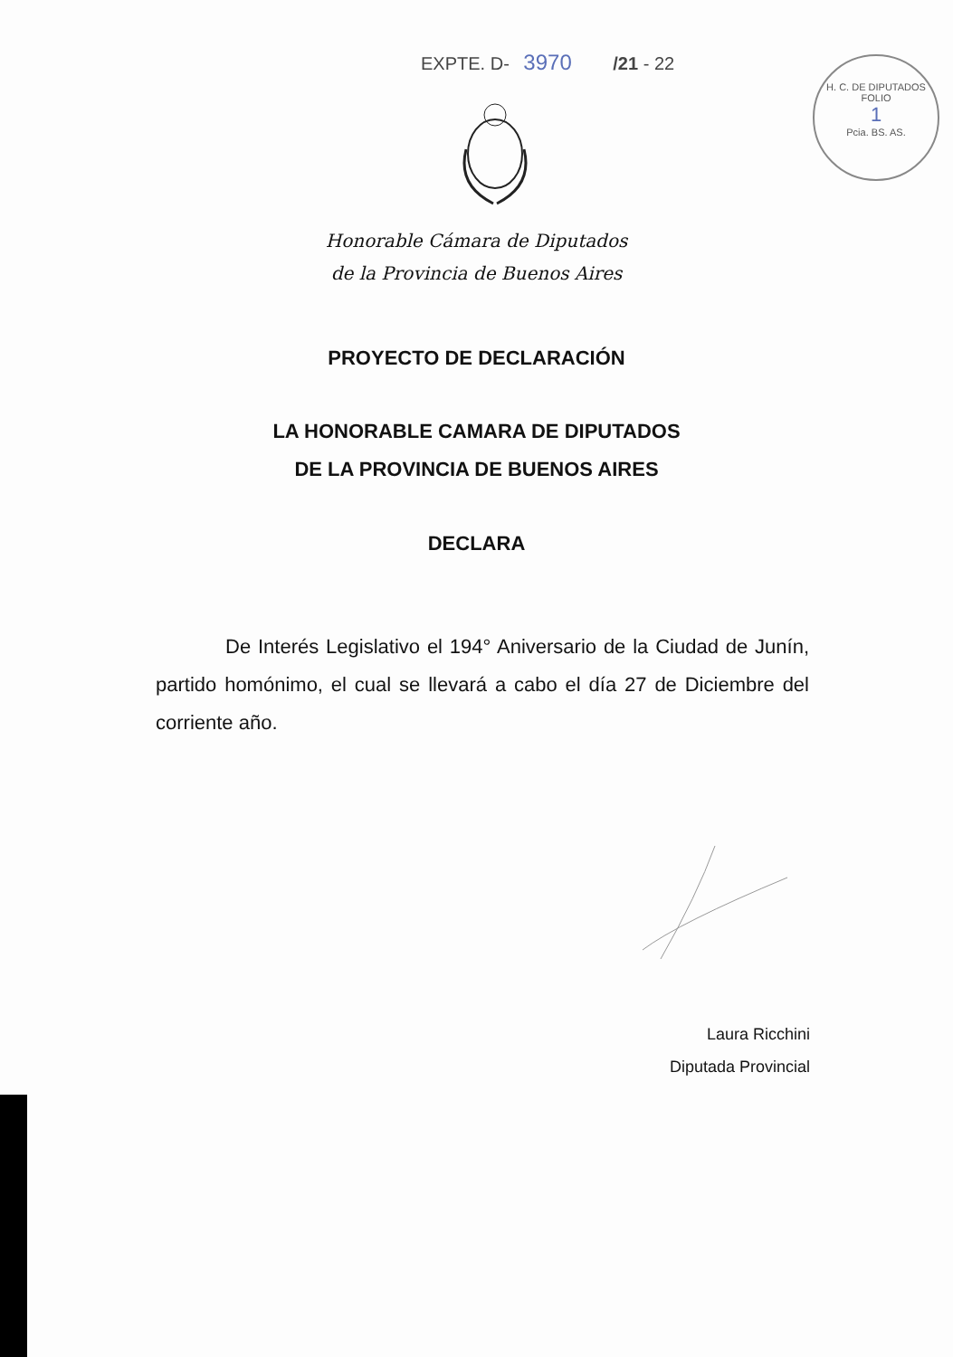EXPTE. D- 3970 /21 - 22
H. C. DE DIPUTADOS
FOLIO
1
Pcia. BS. AS.
Honorable Cámara de Diputados
de la Provincia de Buenos Aires
PROYECTO DE DECLARACIÓN
LA HONORABLE CAMARA DE DIPUTADOS
DE LA PROVINCIA DE BUENOS AIRES
DECLARA
    De Interés Legislativo el 194° Aniversario de la Ciudad de Junín, partido homónimo, el cual se llevará a cabo el día 27 de Diciembre del corriente año.
Laura Ricchini
Diputada Provincial